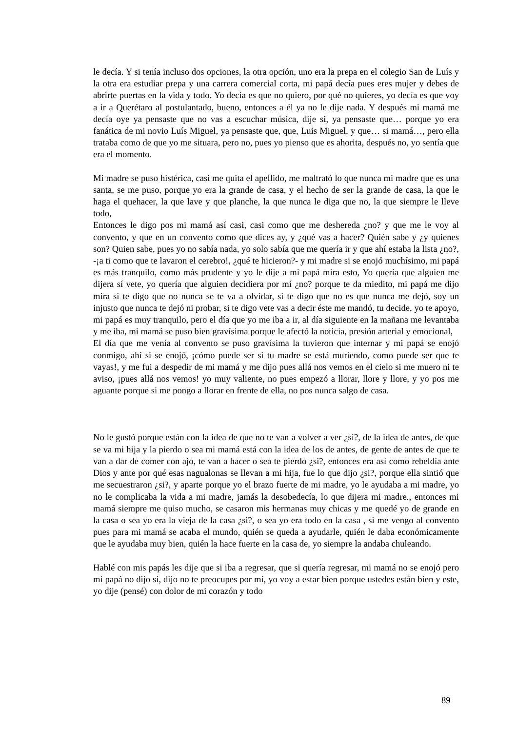le decía. Y si tenía incluso dos opciones, la otra opción, uno era la prepa en el colegio San de Luís y la otra era estudiar prepa y una carrera comercial corta, mi papá decía pues eres mujer y debes de abrirte puertas en la vida y todo. Yo decía es que no quiero, por qué no quieres, yo decía es que voy a ir a Querétaro al postulantado, bueno, entonces a él ya no le dije nada. Y después mi mamá me decía oye ya pensaste que no vas a escuchar música, dije si, ya pensaste que… porque yo era fanática de mi novio Luís Miguel, ya pensaste que, que, Luis Miguel, y que… si mamá…, pero ella trataba como de que yo me situara, pero no, pues yo pienso que es ahorita, después no, yo sentía que era el momento.
Mi madre se puso histérica, casi me quita el apellido, me maltrató lo que nunca mi madre que es una santa, se me puso, porque yo era la grande de casa, y el hecho de ser la grande de casa, la que le haga el quehacer, la que lave y que planche, la que nunca le diga que no, la que siempre le lleve todo,
Entonces le digo pos mi mamá así casi, casi como que me deshereda ¿no? y que me le voy al convento, y que en un convento como que dices ay, y ¿qué vas a hacer? Quién sabe y ¿y quienes son? Quien sabe, pues yo no sabía nada, yo solo sabía que me quería ir y que ahí estaba la lista ¿no?, -¡a ti como que te lavaron el cerebro!, ¿qué te hicieron?- y mi madre si se enojó muchísimo, mi papá es más tranquilo, como más prudente y yo le dije a mi papá mira esto, Yo quería que alguien me dijera sí vete, yo quería que alguien decidiera por mí ¿no? porque te da miedito, mi papá me dijo mira si te digo que no nunca se te va a olvidar, si te digo que no es que nunca me dejó, soy un injusto que nunca te dejó ni probar, si te digo vete vas a decir éste me mandó, tu decide, yo te apoyo, mi papá es muy tranquilo, pero el día que yo me iba a ir, al día siguiente en la mañana me levantaba y me iba, mi mamá se puso bien gravísima porque le afectó la noticia, presión arterial y emocional,
El día que me venía al convento se puso gravísima la tuvieron que internar y mi papá se enojó conmigo, ahí si se enojó, ¡cómo puede ser si tu madre se está muriendo, como puede ser que te vayas!, y me fui a despedir de mi mamá y me dijo pues allá nos vemos en el cielo si me muero ni te aviso, ¡pues allá nos vemos! yo muy valiente, no pues empezó a llorar, llore y llore, y yo pos me aguante porque si me pongo a llorar en frente de ella, no pos nunca salgo de casa.
No le gustó porque están con la idea de que no te van a volver a ver ¿si?, de la idea de antes, de que se va mi hija y la pierdo o sea mi mamá está con la idea de los de antes, de gente de antes de que te van a dar de comer con ajo, te van a hacer o sea te pierdo ¿si?, entonces era así como rebeldía ante Dios y ante por qué esas nagualonas se llevan a mi hija, fue lo que dijo ¿si?, porque ella sintió que me secuestraron ¿si?, y aparte porque yo el brazo fuerte de mi madre, yo le ayudaba a mi madre, yo no le complicaba la vida a mi madre, jamás la desobedecía, lo que dijera mi madre., entonces mi mamá siempre me quiso mucho, se casaron mis hermanas muy chicas y me quedé yo de grande en la casa o sea yo era la vieja de la casa ¿si?, o sea yo era todo en la casa , si me vengo al convento pues para mi mamá se acaba el mundo, quién se queda a ayudarle, quién le daba económicamente que le ayudaba muy bien, quién la hace fuerte en la casa de, yo siempre la andaba chuleando.
Hablé con mis papás les dije que si iba a regresar, que si quería regresar, mi mamá no se enojó pero mi papá no dijo sí, dijo no te preocupes por mí, yo voy a estar bien porque ustedes están bien y este, yo dije (pensé) con dolor de mi corazón y todo
89